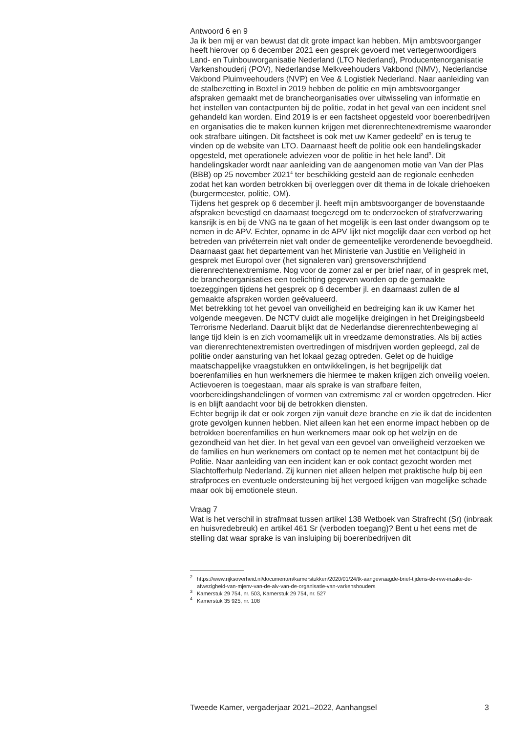Antwoord 6 en 9
Ja ik ben mij er van bewust dat dit grote impact kan hebben. Mijn ambts­voorganger heeft hierover op 6 december 2021 een gesprek gevoerd met vertegenwoordigers Land- en Tuinbouworganisatie Nederland (LTO Neder­land), Producentenorganisatie Varkenshouderij (POV), Nederlandse Melkvee­houders Vakbond (NMV), Nederlandse Vakbond Pluimveehouders (NVP) en Vee & Logistiek Nederland. Naar aanleiding van de stalbezetting in Boxtel in 2019 hebben de politie en mijn ambtsvoorganger afspraken gemaakt met de brancheorganisaties over uitwisseling van informatie en het instellen van contactpunten bij de politie, zodat in het geval van een incident snel gehandeld kan worden. Eind 2019 is er een factsheet opgesteld voor boerenbedrijven en organisaties die te maken kunnen krijgen met dierenrech­tenextremisme waaronder ook strafbare uitingen. Dit factsheet is ook met uw Kamer gedeeld<sup>2</sup> en is terug te vinden op de website van LTO. Daarnaast heeft de politie ook een handelingskader opgesteld, met operationele adviezen voor de politie in het hele land<sup>3</sup>. Dit handelingskader wordt naar aanleiding van de aangenomen motie van Van der Plas (BBB) op 25 november 2021<sup>4</sup> ter beschikking gesteld aan de regionale eenheden zodat het kan worden betrokken bij overleggen over dit thema in de lokale driehoeken (burgermees­ter, politie, OM).
Tijdens het gesprek op 6 december jl. heeft mijn ambtsvoorganger de bovenstaande afspraken bevestigd en daarnaast toegezegd om te onderzoe­ken of strafverzwaring kansrijk is en bij de VNG na te gaan of het mogelijk is een last onder dwangsom op te nemen in de APV. Echter, opname in de APV lijkt niet mogelijk daar een verbod op het betreden van privéterrein niet valt onder de gemeentelijke verordenende bevoegdheid. Daarnaast gaat het departement van het Ministerie van Justitie en Veiligheid in gesprek met Europol over (het signaleren van) grensoverschrijdend dierenrechtenextre­misme. Nog voor de zomer zal er per brief naar, of in gesprek met, de brancheorganisaties een toelichting gegeven worden op de gemaakte toezeggingen tijdens het gesprek op 6 december jl. en daarnaast zullen de al gemaakte afspraken worden geëvalueerd.
Met betrekking tot het gevoel van onveiligheid en bedreiging kan ik uw Kamer het volgende meegeven. De NCTV duidt alle mogelijke dreigingen in het Dreigingsbeeld Terrorisme Nederland. Daaruit blijkt dat de Nederlandse dierenrechtenbeweging al lange tijd klein is en zich voornamelijk uit in vreedzame demonstraties. Als bij acties van dierenrechtenextremisten overtredingen of misdrijven worden gepleegd, zal de politie onder aansturing van het lokaal gezag optreden. Gelet op de huidige maatschappelijke vraagstukken en ontwikkelingen, is het begrijpelijk dat boerenfamilies en hun werknemers die hiermee te maken krijgen zich onveilig voelen. Actievoeren is toegestaan, maar als sprake is van strafbare feiten, voorbereidingshandelin­gen of vormen van extremisme zal er worden opgetreden. Hier is en blijft aandacht voor bij de betrokken diensten.
Echter begrijp ik dat er ook zorgen zijn vanuit deze branche en zie ik dat de incidenten grote gevolgen kunnen hebben. Niet alleen kan het een enorme impact hebben op de betrokken boerenfamilies en hun werknemers maar ook op het welzijn en de gezondheid van het dier. In het geval van een gevoel van onveiligheid verzoeken we de families en hun werknemers om contact op te nemen met het contactpunt bij de Politie. Naar aanleiding van een incident kan er ook contact gezocht worden met Slachtofferhulp Nederland. Zij kunnen niet alleen helpen met praktische hulp bij een strafproces en eventuele ondersteuning bij het vergoed krijgen van mogelijke schade maar ook bij emotionele steun.
Vraag 7
Wat is het verschil in strafmaat tussen artikel 138 Wetboek van Strafrecht (Sr) (inbraak en huisvredebreuk) en artikel 461 Sr (verboden toegang)? Bent u het eens met de stelling dat waar sprake is van insluiping bij boerenbedrijven dit
<sup>2</sup> https://www.rijksoverheid.nl/documenten/kamerstukken/2020/01/24/tk-aangevraagde-brief-tijdens-de-rvw-inzake-de-afwezigheid-van-mjenv-van-de-alv-van-de-organisatie-van-varkenshouders
<sup>3</sup> Kamerstuk 29 754, nr. 503, Kamerstuk 29 754, nr. 527
<sup>4</sup> Kamerstuk 35 925, nr. 108
Tweede Kamer, vergaderjaar 2021–2022, Aanhangsel 3